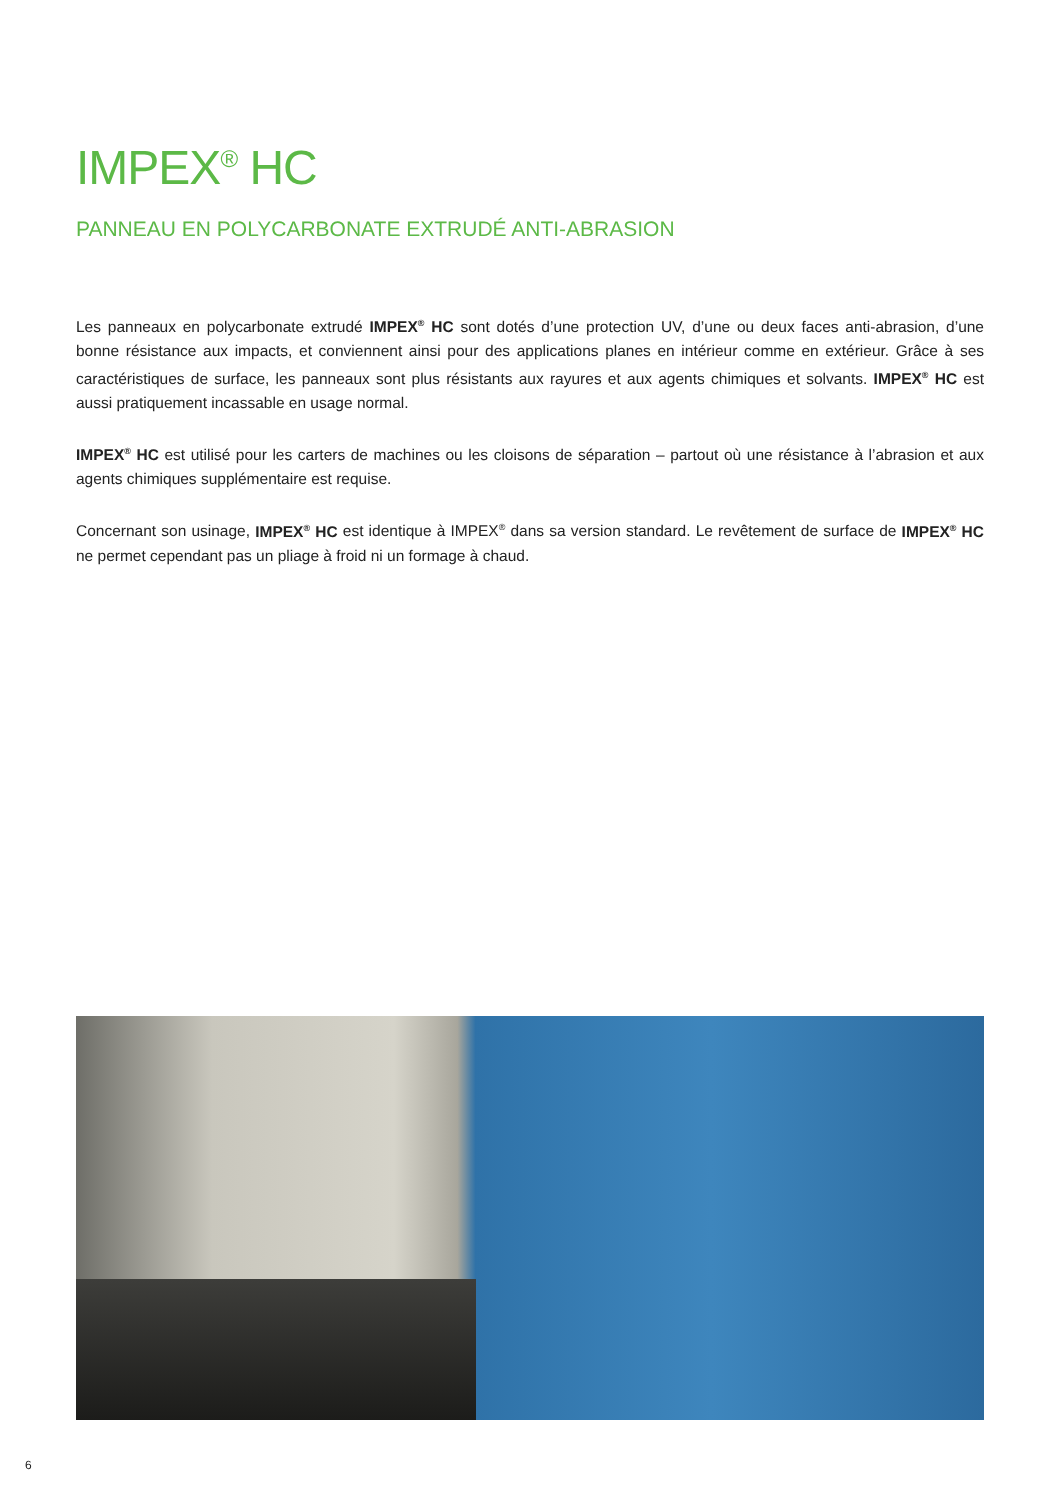IMPEX<sup>®</sup> HC
PANNEAU EN POLYCARBONATE EXTRUDÉ ANTI-ABRASION
Les panneaux en polycarbonate extrudé IMPEX<sup>®</sup> HC sont dotés d’une protection UV, d’une ou deux faces anti-abrasion, d’une bonne résistance aux impacts, et conviennent ainsi pour des applications planes en intérieur comme en extérieur. Grâce à ses caractéristiques de surface, les panneaux sont plus résistants aux rayures et aux agents chimiques et solvants. IMPEX<sup>®</sup> HC est aussi pratiquement incassable en usage normal.
IMPEX<sup>®</sup> HC est utilisé pour les carters de machines ou les cloisons de séparation – partout où une résistance à l’abrasion et aux agents chimiques supplémentaire est requise.
Concernant son usinage, IMPEX<sup>®</sup> HC est identique à IMPEX<sup>®</sup> dans sa version standard. Le revêtement de surface de IMPEX<sup>®</sup> HC ne permet cependant pas un pliage à froid ni un formage à chaud.
6